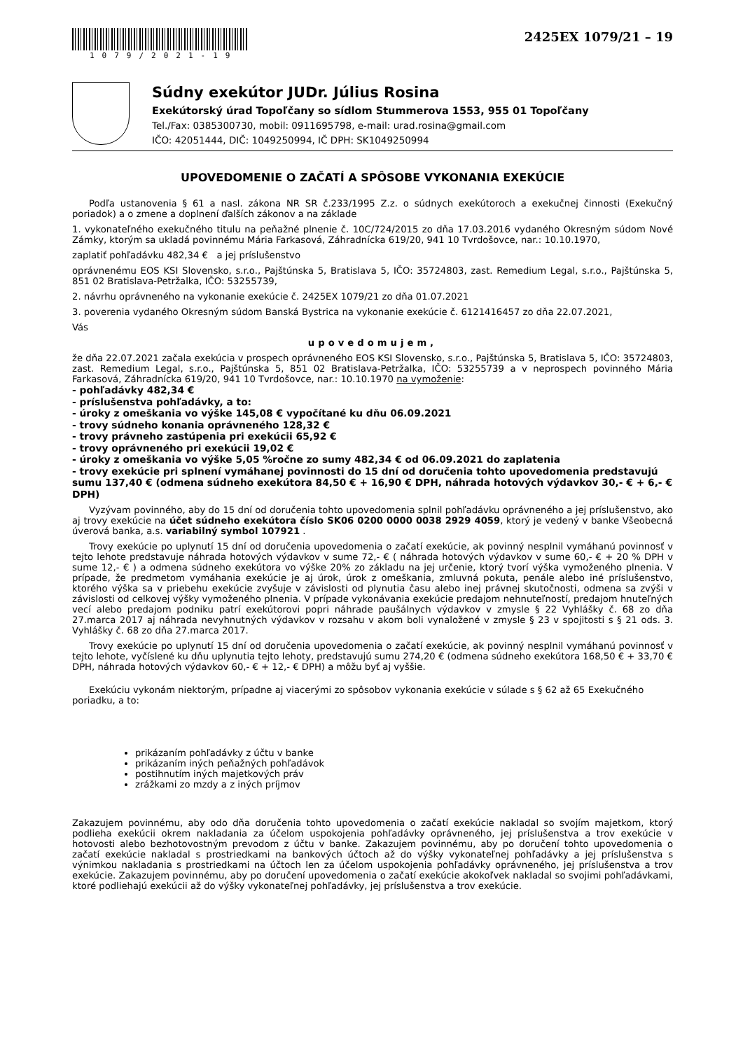1079/2021-19
2425EX 1079/21 – 19
Súdny exekútor JUDr. Július Rosina
Exekútorský úrad Topoľčany so sídlom Stummerova 1553, 955 01 Topoľčany
Tel./Fax: 0385300730, mobil: 0911695798, e-mail: urad.rosina@gmail.com
IČO: 42051444, DIČ: 1049250994, IČ DPH: SK1049250994
UPOVEDOMENIE O ZAČATÍ A SPÔSOBE VYKONANIA EXEKÚCIE
Podľa ustanovenia § 61 a nasl. zákona NR SR č.233/1995 Z.z. o súdnych exekútoroch a exekučnej činnosti (Exekučný poriadok) a o zmene a doplnení ďalších zákonov a na základe
1. vykonateľného exekučného titulu na peňažné plnenie č. 10C/724/2015 zo dňa 17.03.2016 vydaného Okresným súdom Nové Zámky, ktorým sa ukladá povinnému Mária Farkasová, Záhradnícka 619/20, 941 10 Tvrdošovce, nar.: 10.10.1970,
zaplatiť pohľadávku 482,34 € a jej príslušenstvo
oprávnenému EOS KSI Slovensko, s.r.o., Pajštúnska 5, Bratislava 5, IČO: 35724803, zast. Remedium Legal, s.r.o., Pajštúnska 5, 851 02 Bratislava-Petržalka, IČO: 53255739,
2. návrhu oprávneného na vykonanie exekúcie č. 2425EX 1079/21 zo dňa 01.07.2021
3. poverenia vydaného Okresným súdom Banská Bystrica na vykonanie exekúcie č. 6121416457 zo dňa 22.07.2021,
Vás
upovedomujem,
že dňa 22.07.2021 začala exekúcia v prospech oprávneného EOS KSI Slovensko, s.r.o., Pajštúnska 5, Bratislava 5, IČO: 35724803, zast. Remedium Legal, s.r.o., Pajštúnska 5, 851 02 Bratislava-Petržalka, IČO: 53255739 a v neprospech povinného Mária Farkasová, Záhradnícka 619/20, 941 10 Tvrdošovce, nar.: 10.10.1970 na vymoženie:
- pohľadávky 482,34 €
- príslušenstva pohľadávky, a to:
- úroky z omeškania vo výške 145,08 € vypočítané ku dňu 06.09.2021
- trovy súdneho konania oprávneného 128,32 €
- trovy právneho zastúpenia pri exekúcii 65,92 €
- trovy oprávneného pri exekúcii 19,02 €
- úroky z omeškania vo výške 5,05 %ročne zo sumy 482,34 € od 06.09.2021 do zaplatenia
- trovy exekúcie pri splnení vymáhanej povinnosti do 15 dní od doručenia tohto upovedomenia predstavujú sumu 137,40 € (odmena súdneho exekútora 84,50 € + 16,90 € DPH, náhrada hotových výdavkov 30,- € + 6,- € DPH)
Vyzývam povinného, aby do 15 dní od doručenia tohto upovedomenia splnil pohľadávku oprávneného a jej príslušenstvo, ako aj trovy exekúcie na účet súdneho exekútora číslo SK06 0200 0000 0038 2929 4059, ktorý je vedený v banke Všeobecná úverová banka, a.s. variabilný symbol 107921 .
Trovy exekúcie po uplynutí 15 dní od doručenia upovedomenia o začatí exekúcie, ak povinný nesplnil vymáhanú povinnosť v tejto lehote predstavuje náhrada hotových výdavkov v sume 72,- € ( náhrada hotových výdavkov v sume 60,- € + 20 % DPH v sume 12,- € ) a odmena súdneho exekútora vo výške 20% zo základu na jej určenie, ktorý tvorí výška vymoženého plnenia. V prípade, že predmetom vymáhania exekúcie je aj úrok, úrok z omeškania, zmluvná pokuta, penále alebo iné príslušenstvo, ktorého výška sa v priebehu exekúcie zvyšuje v závislosti od plynutia času alebo inej právnej skutočnosti, odmena sa zvýši v závislosti od celkovej výšky vymoženého plnenia. V prípade vykonávania exekúcie predajom nehnuteľností, predajom hnuteľných vecí alebo predajom podniku patrí exekútorovi popri náhrade paušálnych výdavkov v zmysle § 22 Vyhlášky č. 68 zo dňa 27.marca 2017 aj náhrada nevyhnutných výdavkov v rozsahu v akom boli vynaložené v zmysle § 23 v spojitosti s § 21 ods. 3. Vyhlášky č. 68 zo dňa 27.marca 2017.
Trovy exekúcie po uplynutí 15 dní od doručenia upovedomenia o začatí exekúcie, ak povinný nesplnil vymáhanú povinnosť v tejto lehote, vyčíslené ku dňu uplynutia tejto lehoty, predstavujú sumu 274,20 € (odmena súdneho exekútora 168,50 € + 33,70 € DPH, náhrada hotových výdavkov 60,- € + 12,- € DPH) a môžu byť aj vyššie.
Exekúciu vykonám niektorým, prípadne aj viacerými zo spôsobov vykonania exekúcie v súlade s § 62 až 65 Exekučného poriadku, a to:
prikázaním pohľadávky z účtu v banke
prikázaním iných peňažných pohľadávok
postihnutím iných majetkových práv
zrážkami zo mzdy a z iných príjmov
Zakazujem povinnému, aby odo dňa doručenia tohto upovedomenia o začatí exekúcie nakladal so svojím majetkom, ktorý podlieha exekúcii okrem nakladania za účelom uspokojenia pohľadávky oprávneného, jej príslušenstva a trov exekúcie v hotovosti alebo bezhotovostným prevodom z účtu v banke. Zakazujem povinnému, aby po doručení tohto upovedomenia o začatí exekúcie nakladal s prostriedkami na bankových účtoch až do výšky vykonateľnej pohľadávky a jej príslušenstva s výnimkou nakladania s prostriedkami na účtoch len za účelom uspokojenia pohľadávky oprávneného, jej príslušenstva a trov exekúcie. Zakazujem povinnému, aby po doručení upovedomenia o začatí exekúcie akokoľvek nakladal so svojimi pohľadávkami, ktoré podliehajú exekúcii až do výšky vykonateľnej pohľadávky, jej príslušenstva a trov exekúcie.